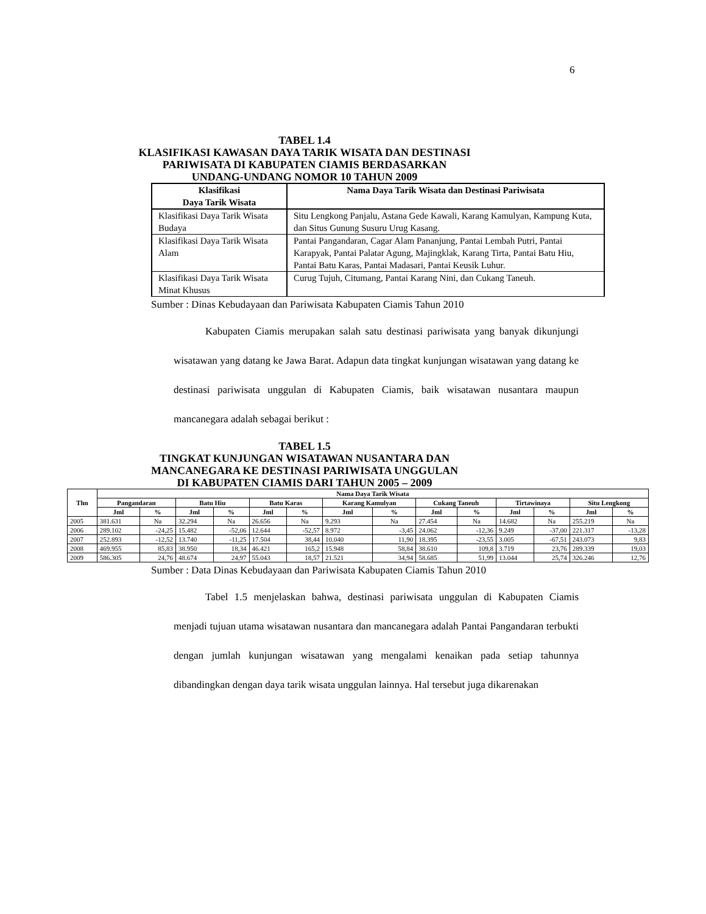6
TABEL 1.4
KLASIFIKASI KAWASAN DAYA TARIK WISATA DAN DESTINASI
PARIWISATA DI KABUPATEN CIAMIS BERDASARKAN
UNDANG-UNDANG NOMOR 10 TAHUN 2009
| Klasifikasi Daya Tarik Wisata | Nama Daya Tarik Wisata dan Destinasi Pariwisata |
| --- | --- |
| Klasifikasi Daya Tarik Wisata Budaya | Situ Lengkong Panjalu, Astana Gede Kawali, Karang Kamulyan, Kampung Kuta, dan Situs Gunung Susuru Urug Kasang. |
| Klasifikasi Daya Tarik Wisata Alam | Pantai Pangandaran, Cagar Alam Pananjung, Pantai Lembah Putri, Pantai Karapyak, Pantai Palatar Agung, Majingklak, Karang Tirta, Pantai Batu Hiu, Pantai Batu Karas, Pantai Madasari, Pantai Keusik Luhur. |
| Klasifikasi Daya Tarik Wisata Minat Khusus | Curug Tujuh, Citumang, Pantai Karang Nini, dan Cukang Taneuh. |
Sumber : Dinas Kebudayaan dan Pariwisata Kabupaten Ciamis Tahun 2010
Kabupaten Ciamis merupakan salah satu destinasi pariwisata yang banyak dikunjungi wisatawan yang datang ke Jawa Barat. Adapun data tingkat kunjungan wisatawan yang datang ke destinasi pariwisata unggulan di Kabupaten Ciamis, baik wisatawan nusantara maupun mancanegara adalah sebagai berikut :
TABEL 1.5
TINGKAT KUNJUNGAN WISATAWAN NUSANTARA DAN
MANCANEGARA KE DESTINASI PARIWISATA UNGGULAN
DI KABUPATEN CIAMIS DARI TAHUN 2005 – 2009
| Thn | Nama Daya Tarik Wisata | | | | | | | | | | | | | |
| --- | --- | --- | --- | --- | --- | --- | --- | --- | --- | --- | --- | --- | --- | --- |
| | Pangandaran | | Batu Hiu | | Batu Karas | | Karang Kamulyan | | Cukang Taneuh | | Tirtawinaya | | Situ Lengkong | |
| | Jml | % | Jml | % | Jml | % | Jml | % | Jml | % | Jml | % | Jml | % |
| 2005 | 381.631 | Na | 32.294 | Na | 26.656 | Na | 9.293 | Na | 27.454 | Na | 14.682 | Na | 255.219 | Na |
| 2006 | 289.102 | -24,25 | 15.482 | -52,06 | 12.644 | -52,57 | 8.972 | -3,45 | 24.062 | -12,36 | 9.249 | -37,00 | 221.317 | -13,28 |
| 2007 | 252.893 | -12,52 | 13.740 | -11,25 | 17.504 | 38,44 | 10.040 | 11,90 | 18.395 | -23,55 | 3.005 | -67,51 | 243.073 | 9,83 |
| 2008 | 469.955 | 85,83 | 38.950 | 18,34 | 46.421 | 165,2 | 15.948 | 58,84 | 38.610 | 109,8 | 3.719 | 23,76 | 289.339 | 19,03 |
| 2009 | 586.305 | 24,76 | 48.674 | 24,97 | 55.043 | 18,57 | 21.521 | 34,94 | 58.685 | 51,99 | 13.044 | 25,74 | 326.246 | 12,76 |
Sumber : Data Dinas Kebudayaan dan Pariwisata Kabupaten Ciamis Tahun 2010
Tabel 1.5 menjelaskan bahwa, destinasi pariwisata unggulan di Kabupaten Ciamis menjadi tujuan utama wisatawan nusantara dan mancanegara adalah Pantai Pangandaran terbukti dengan jumlah kunjungan wisatawan yang mengalami kenaikan pada setiap tahunnya dibandingkan dengan daya tarik wisata unggulan lainnya. Hal tersebut juga dikarenakan